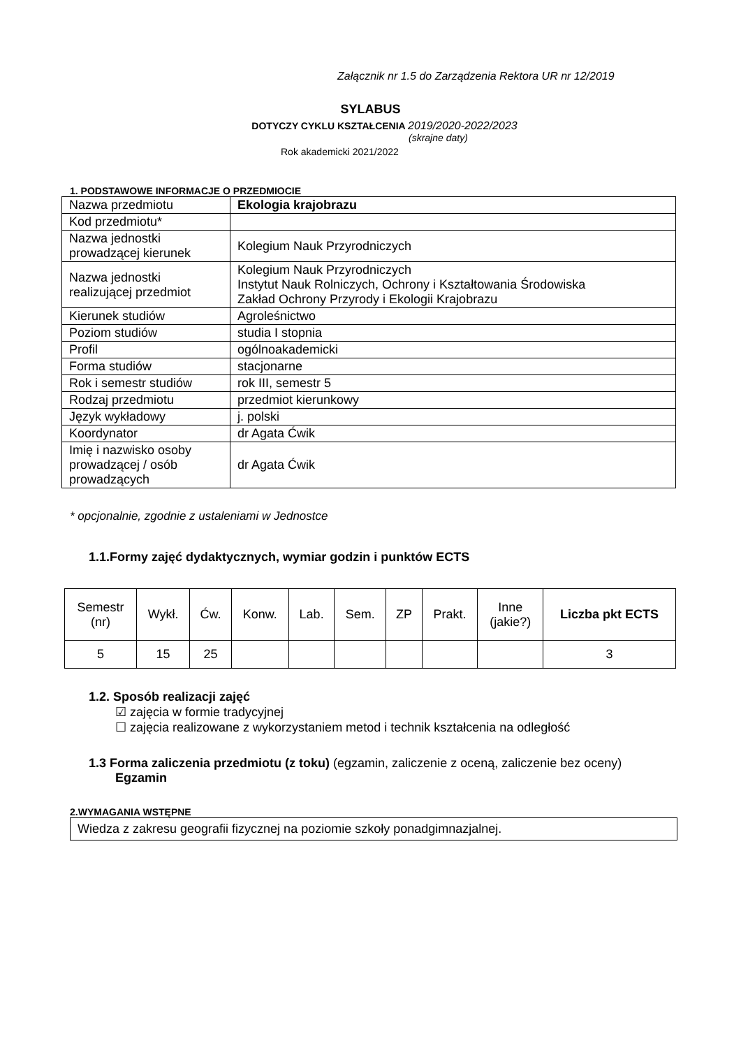Załącznik nr 1.5 do Zarządzenia Rektora UR nr 12/2019
SYLABUS
DOTYCZY CYKLU KSZTAŁCENIA 2019/2020-2022/2023
(skrajne daty)
Rok akademicki 2021/2022
1. PODSTAWOWE INFORMACJE O PRZEDMIOCIE
| Nazwa przedmiotu | Ekologia krajobrazu |
| Kod przedmiotu* | |
| Nazwa jednostki prowadzącej kierunek | Kolegium Nauk Przyrodniczych |
| Nazwa jednostki realizującej przedmiot | Kolegium Nauk Przyrodniczych Instytut Nauk Rolniczych, Ochrony i Kształtowania Środowiska Zakład Ochrony Przyrody i Ekologii Krajobrazu |
| Kierunek studiów | Agroleśnictwo |
| Poziom studiów | studia I stopnia |
| Profil | ogólnoakademicki |
| Forma studiów | stacjonarne |
| Rok i semestr studiów | rok III, semestr 5 |
| Rodzaj przedmiotu | przedmiot kierunkowy |
| Język wykładowy | j. polski |
| Koordynator | dr Agata Ćwik |
| Imię i nazwisko osoby prowadzącej / osób prowadzących | dr Agata Ćwik |
* opcjonalnie, zgodnie z ustaleniami w Jednostce
1.1.Formy zajęć dydaktycznych, wymiar godzin i punktów ECTS
| Semestr (nr) | Wykł. | Ćw. | Konw. | Lab. | Sem. | ZP | Prakt. | Inne (jakie?) | Liczba pkt ECTS |
| 5 | 15 | 25 | | | | | | | 3 |
1.2. Sposób realizacji zajęć
☑ zajęcia w formie tradycyjnej
☐ zajęcia realizowane z wykorzystaniem metod i technik kształcenia na odległość
1.3 Forma zaliczenia przedmiotu (z toku) (egzamin, zaliczenie z oceną, zaliczenie bez oceny)
Egzamin
2.WYMAGANIA WSTĘPNE
Wiedza z zakresu geografii fizycznej na poziomie szkoły ponadgimnazjalnej.